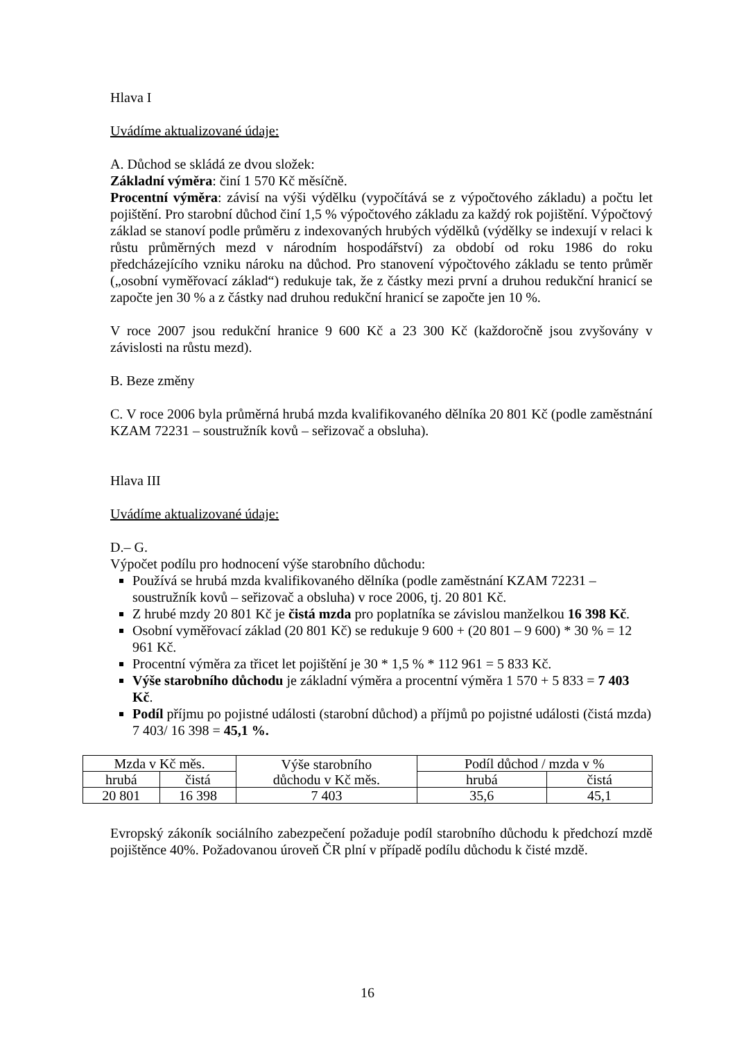Hlava I
Uvádíme aktualizované údaje:
A. Důchod se skládá ze dvou složek:
Základní výměra: činí 1 570 Kč měsíčně.
Procentní výměra: závisí na výši výdělku (vypočítává se z výpočtového základu) a počtu let pojištění. Pro starobní důchod činí 1,5 % výpočtového základu za každý rok pojištění. Výpočtový základ se stanoví podle průměru z indexovaných hrubých výdělků (výdělky se indexují v relaci k růstu průměrných mezd v národním hospodářství) za období od roku 1986 do roku předcházejícího vzniku nároku na důchod. Pro stanovení výpočtového základu se tento průměr („osobní vyměřovací základ“) redukuje tak, že z částky mezi první a druhou redukční hranicí se započte jen 30 % a z částky nad druhou redukční hranicí se započte jen 10 %.
V roce 2007 jsou redukční hranice 9 600 Kč a 23 300 Kč (každoročně jsou zvyšovány v závislosti na růstu mezd).
B. Beze změny
C. V roce 2006 byla průměrná hrubá mzda kvalifikovaného dělníka 20 801 Kč (podle zaměstnání KZAM 72231 – soustružník kovů – seřizovač a obsluha).
Hlava III
Uvádíme aktualizované údaje:
D.– G.
Výpočet podílu pro hodnocení výše starobního důchodu:
Používá se hrubá mzda kvalifikovaného dělníka (podle zaměstnání KZAM 72231 – soustružník kovů – seřizovač a obsluha) v roce 2006, tj. 20 801 Kč.
Z hrubé mzdy 20 801 Kč je čistá mzda pro poplatníka se závislou manželkou 16 398 Kč.
Osobní vyměřovací základ (20 801 Kč) se redukuje 9 600 + (20 801 – 9 600) * 30 % = 12 961 Kč.
Procentní výměra za třicet let pojištění je 30 * 1,5 % * 112 961 = 5 833 Kč.
Výše starobního důchodu je základní výměra a procentní výměra 1 570 + 5 833 = 7 403 Kč.
Podíl příjmu po pojistné události (starobní důchod) a příjmů po pojistné události (čistá mzda) 7 403/ 16 398 = 45,1 %.
| Mzda v Kč měs. | | Výše starobního důchodu v Kč měs. | Podíl důchod / mzda v % | |
| hrubá | čistá | | hrubá | čistá |
| 20 801 | 16 398 | 7 403 | 35,6 | 45,1 |
Evropský zákoník sociálního zabezpečení požaduje podíl starobního důchodu k předchozí mzdě pojištěnce 40%. Požadovanou úroveň ČR plní v případě podílu důchodu k čisté mzdě.
16